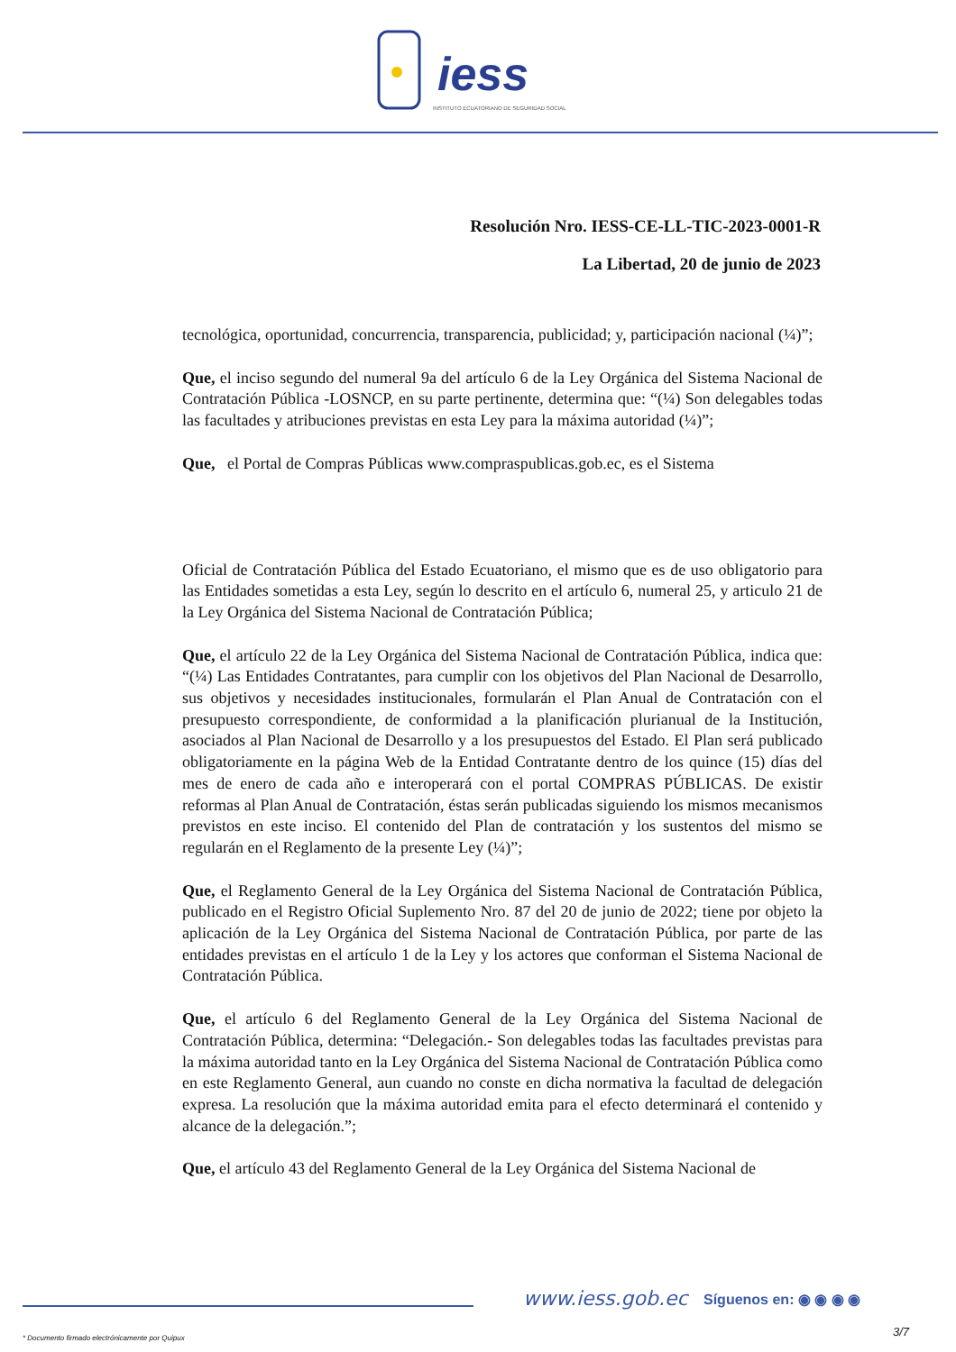iess
INSTITUTO ECUATORIANO DE SEGURIDAD SOCIAL
Resolución Nro. IESS-CE-LL-TIC-2023-0001-R
La Libertad, 20 de junio de 2023
tecnológica, oportunidad, concurrencia, transparencia, publicidad; y, participación nacional (¼)”;
Que, el inciso segundo del numeral 9a del artículo 6 de la Ley Orgánica del Sistema Nacional de Contratación Pública -LOSNCP, en su parte pertinente, determina que: “(¼) Son delegables todas las facultades y atribuciones previstas en esta Ley para la máxima autoridad (¼)”;
Que, el Portal de Compras Públicas www.compraspublicas.gob.ec, es el Sistema
Oficial de Contratación Pública del Estado Ecuatoriano, el mismo que es de uso obligatorio para las Entidades sometidas a esta Ley, según lo descrito en el artículo 6, numeral 25, y articulo 21 de la Ley Orgánica del Sistema Nacional de Contratación Pública;
Que, el artículo 22 de la Ley Orgánica del Sistema Nacional de Contratación Pública, indica que: “(¼) Las Entidades Contratantes, para cumplir con los objetivos del Plan Nacional de Desarrollo, sus objetivos y necesidades institucionales, formularán el Plan Anual de Contratación con el presupuesto correspondiente, de conformidad a la planificación plurianual de la Institución, asociados al Plan Nacional de Desarrollo y a los presupuestos del Estado. El Plan será publicado obligatoriamente en la página Web de la Entidad Contratante dentro de los quince (15) días del mes de enero de cada año e interoperará con el portal COMPRAS PÚBLICAS. De existir reformas al Plan Anual de Contratación, éstas serán publicadas siguiendo los mismos mecanismos previstos en este inciso. El contenido del Plan de contratación y los sustentos del mismo se regularán en el Reglamento de la presente Ley (¼)”;
Que, el Reglamento General de la Ley Orgánica del Sistema Nacional de Contratación Pública, publicado en el Registro Oficial Suplemento Nro. 87 del 20 de junio de 2022; tiene por objeto la aplicación de la Ley Orgánica del Sistema Nacional de Contratación Pública, por parte de las entidades previstas en el artículo 1 de la Ley y los actores que conforman el Sistema Nacional de Contratación Pública.
Que, el artículo 6 del Reglamento General de la Ley Orgánica del Sistema Nacional de Contratación Pública, determina: “Delegación.- Son delegables todas las facultades previstas para la máxima autoridad tanto en la Ley Orgánica del Sistema Nacional de Contratación Pública como en este Reglamento General, aun cuando no conste en dicha normativa la facultad de delegación expresa. La resolución que la máxima autoridad emita para el efecto determinará el contenido y alcance de la delegación.”;
Que, el artículo 43 del Reglamento General de la Ley Orgánica del Sistema Nacional de
www.iess.gob.ec Síguenos en: ◉ ◉ ◉ ◉
3/7
* Documento firmado electrónicamente por Quipux